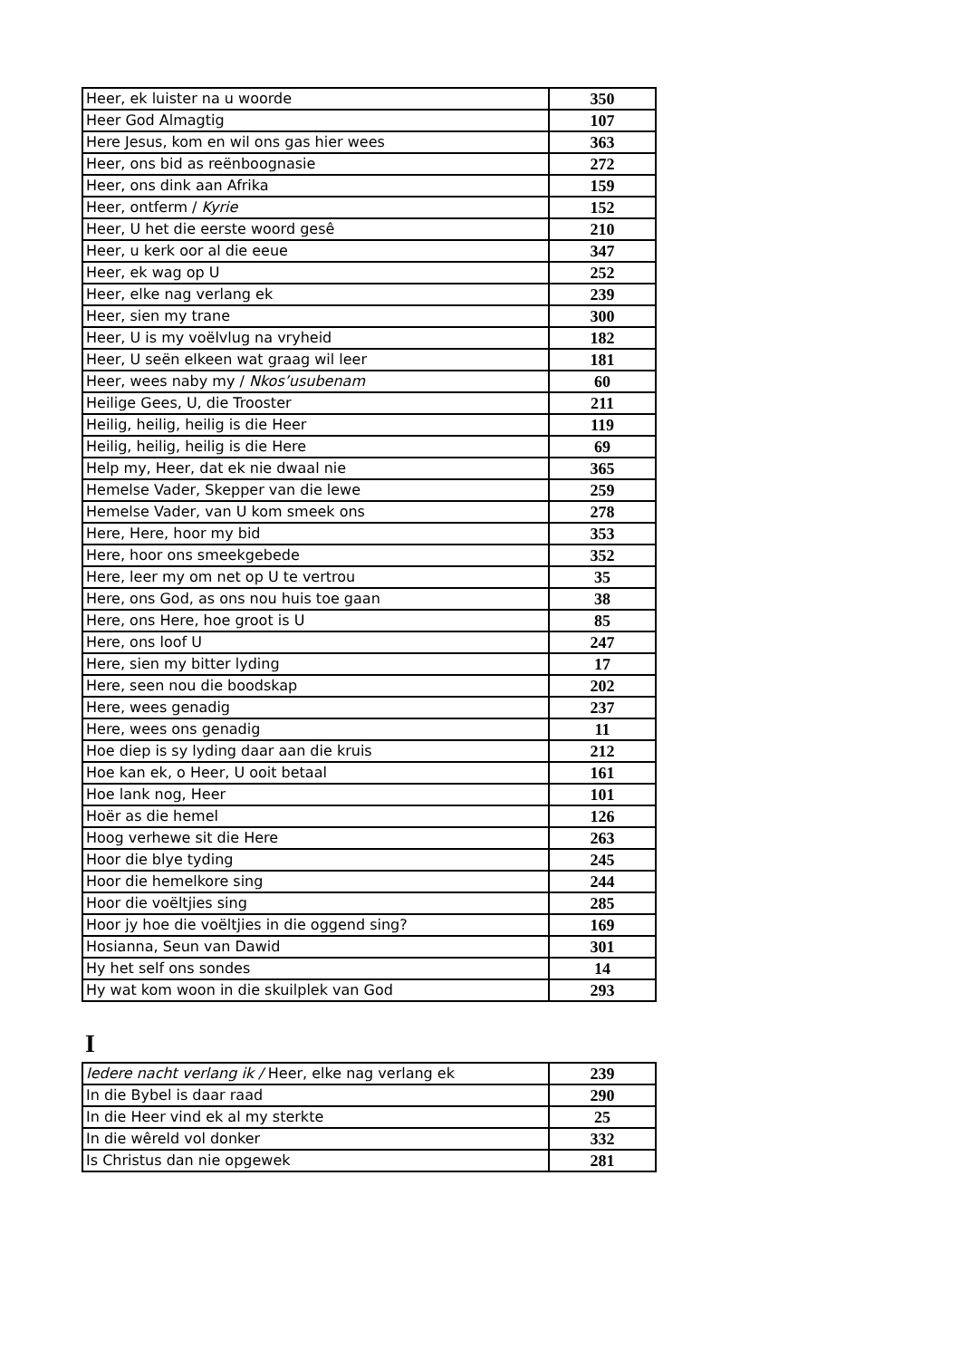| Heer, ek luister na u woorde | 350 |
| Heer God Almagtig | 107 |
| Here Jesus, kom en wil ons gas hier wees | 363 |
| Heer, ons bid as reënboognasie | 272 |
| Heer, ons dink aan Afrika | 159 |
| Heer, ontferm / Kyrie | 152 |
| Heer, U het die eerste woord gesê | 210 |
| Heer, u kerk oor al die eeue | 347 |
| Heer, ek wag op U | 252 |
| Heer, elke nag verlang ek | 239 |
| Heer, sien my trane | 300 |
| Heer, U is my voëlvlug na vryheid | 182 |
| Heer, U seën elkeen wat graag wil leer | 181 |
| Heer, wees naby my / Nkos’usubenam | 60 |
| Heilige Gees, U, die Trooster | 211 |
| Heilig, heilig, heilig is die Heer | 119 |
| Heilig, heilig, heilig is die Here | 69 |
| Help my, Heer, dat ek nie dwaal nie | 365 |
| Hemelse Vader, Skepper van die lewe | 259 |
| Hemelse Vader, van U kom smeek ons | 278 |
| Here, Here, hoor my bid | 353 |
| Here, hoor ons smeekgebede | 352 |
| Here, leer my om net op U te vertrou | 35 |
| Here, ons God, as ons nou huis toe gaan | 38 |
| Here, ons Here, hoe groot is U | 85 |
| Here, ons loof U | 247 |
| Here, sien my bitter lyding | 17 |
| Here, seen nou die boodskap | 202 |
| Here, wees genadig | 237 |
| Here, wees ons genadig | 11 |
| Hoe diep is sy lyding daar aan die kruis | 212 |
| Hoe kan ek, o Heer, U ooit betaal | 161 |
| Hoe lank nog, Heer | 101 |
| Hoër as die hemel | 126 |
| Hoog verhewe sit die Here | 263 |
| Hoor die blye tyding | 245 |
| Hoor die hemelkore sing | 244 |
| Hoor die voëltjies sing | 285 |
| Hoor jy hoe die voëltjies in die oggend sing? | 169 |
| Hosianna, Seun van Dawid | 301 |
| Hy het self ons sondes | 14 |
| Hy wat kom woon in die skuilplek van God | 293 |
I
| Iedere nacht verlang ik / Heer, elke nag verlang ek | 239 |
| In die Bybel is daar raad | 290 |
| In die Heer vind ek al my sterkte | 25 |
| In die wêreld vol donker | 332 |
| Is Christus dan nie opgewek | 281 |